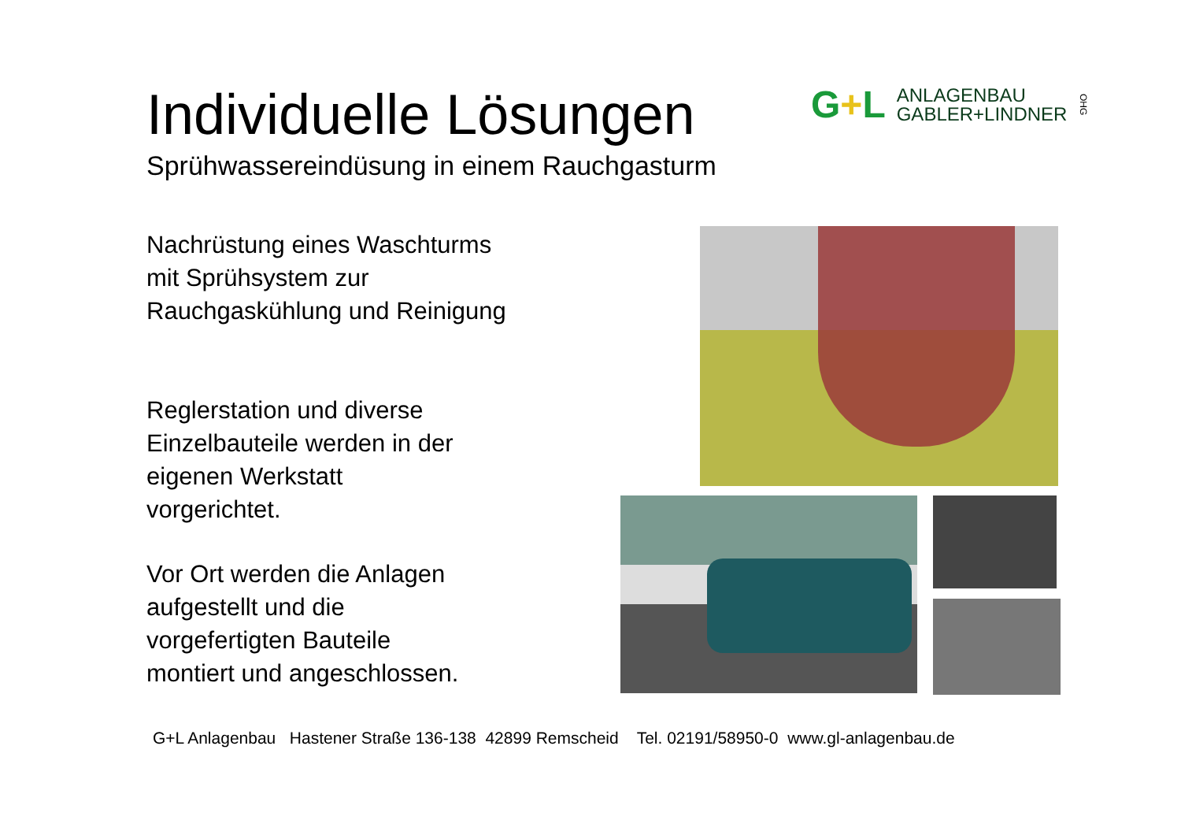Individuelle Lösungen
Sprühwassereindüsung in einem Rauchgasturm
G+L
ANLAGENBAU
GABLER+LINDNER
OHG
Nachrüstung eines Waschturms
mit Sprühsystem zur
Rauchgaskühlung und Reinigung
Reglerstation und diverse
Einzelbauteile werden in der
eigenen Werkstatt
vorgerichtet.
Vor Ort werden die Anlagen
aufgestellt und die
vorgefertigten Bauteile
montiert und angeschlossen.
G+L Anlagenbau Hastener Straße 136-138 42899 Remscheid Tel. 02191/58950-0 www.gl-anlagenbau.de